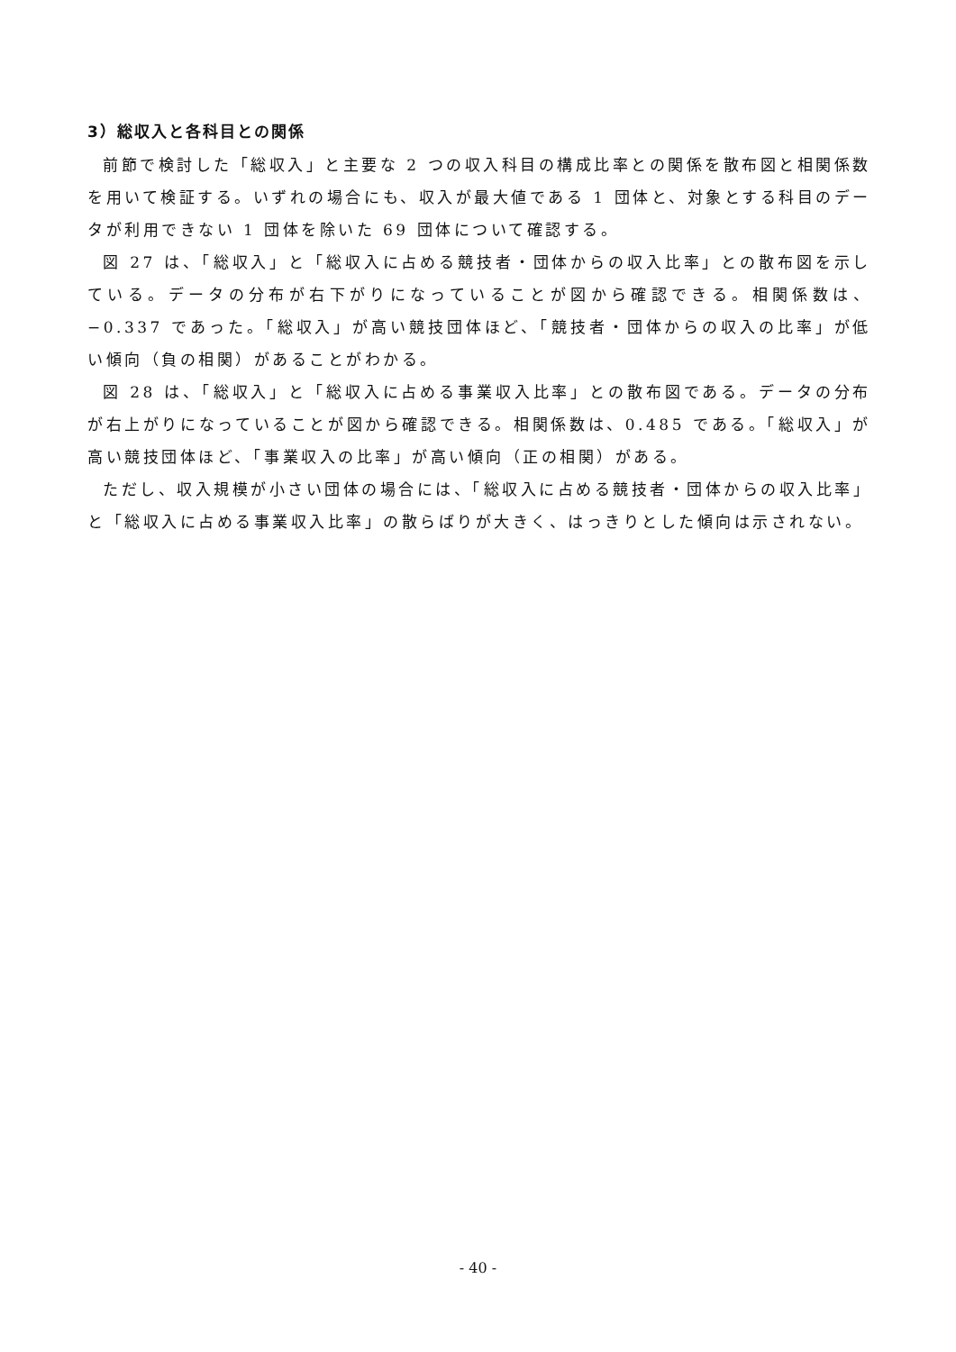3）総収入と各科目との関係
前節で検討した「総収入」と主要な 2 つの収入科目の構成比率との関係を散布図と相関係数を用いて検証する。いずれの場合にも、収入が最大値である 1 団体と、対象とする科目のデータが利用できない 1 団体を除いた 69 団体について確認する。
図 27 は、「総収入」と「総収入に占める競技者・団体からの収入比率」との散布図を示している。データの分布が右下がりになっていることが図から確認できる。相関係数は、−0.337 であった。「総収入」が高い競技団体ほど、「競技者・団体からの収入の比率」が低い傾向（負の相関）があることがわかる。
図 28 は、「総収入」と「総収入に占める事業収入比率」との散布図である。データの分布が右上がりになっていることが図から確認できる。相関係数は、0.485 である。「総収入」が高い競技団体ほど、「事業収入の比率」が高い傾向（正の相関）がある。
ただし、収入規模が小さい団体の場合には、「総収入に占める競技者・団体からの収入比率」と「総収入に占める事業収入比率」の散らばりが大きく、はっきりとした傾向は示されない。
- 40 -